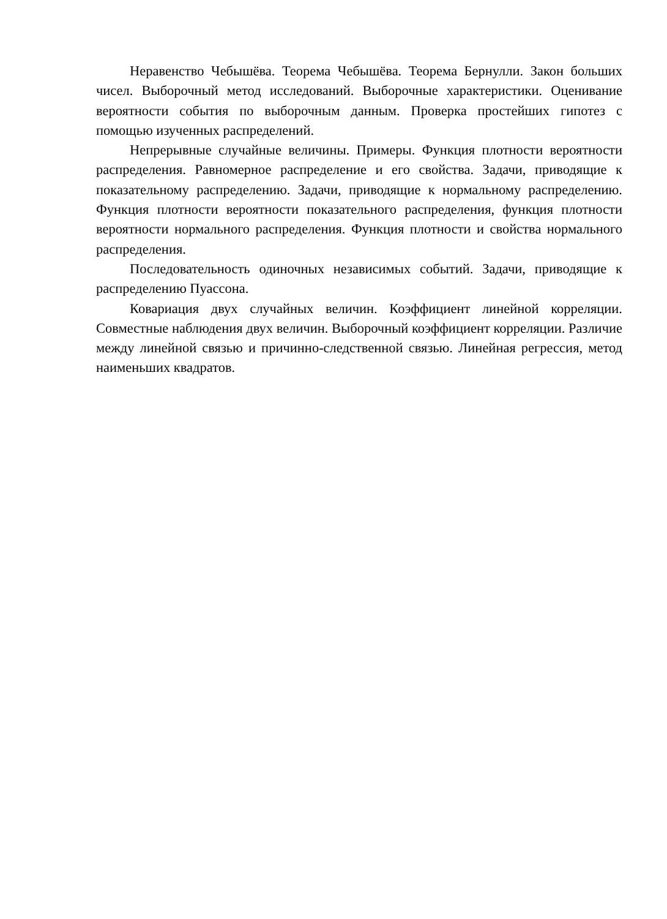Неравенство Чебышёва. Теорема Чебышёва. Теорема Бернулли. Закон больших чисел. Выборочный метод исследований. Выборочные характеристики. Оценивание вероятности события по выборочным данным. Проверка простейших гипотез с помощью изученных распределений.
Непрерывные случайные величины. Примеры. Функция плотности вероятности распределения. Равномерное распределение и его свойства. Задачи, приводящие к показательному распределению. Задачи, приводящие к нормальному распределению. Функция плотности вероятности показательного распределения, функция плотности вероятности нормального распределения. Функция плотности и свойства нормального распределения.
Последовательность одиночных независимых событий. Задачи, приводящие к распределению Пуассона.
Ковариация двух случайных величин. Коэффициент линейной корреляции. Совместные наблюдения двух величин. Выборочный коэффициент корреляции. Различие между линейной связью и причинно-следственной связью. Линейная регрессия, метод наименьших квадратов.